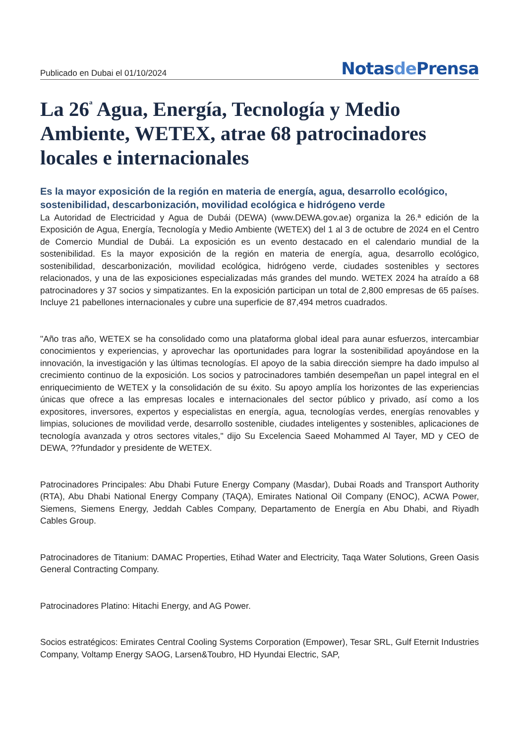Publicado en Dubai el 01/10/2024
Notasde Prensa
La 26<sup>ª</sup> Agua, Energía, Tecnología y Medio Ambiente, WETEX, atrae 68 patrocinadores locales e internacionales
Es la mayor exposición de la región en materia de energía, agua, desarrollo ecológico, sostenibilidad, descarbonización, movilidad ecológica e hidrógeno verde
La Autoridad de Electricidad y Agua de Dubái (DEWA) (www.DEWA.gov.ae) organiza la 26.ª edición de la Exposición de Agua, Energía, Tecnología y Medio Ambiente (WETEX) del 1 al 3 de octubre de 2024 en el Centro de Comercio Mundial de Dubái. La exposición es un evento destacado en el calendario mundial de la sostenibilidad. Es la mayor exposición de la región en materia de energía, agua, desarrollo ecológico, sostenibilidad, descarbonización, movilidad ecológica, hidrógeno verde, ciudades sostenibles y sectores relacionados, y una de las exposiciones especializadas más grandes del mundo. WETEX 2024 ha atraído a 68 patrocinadores y 37 socios y simpatizantes. En la exposición participan un total de 2,800 empresas de 65 países. Incluye 21 pabellones internacionales y cubre una superficie de 87,494 metros cuadrados.
"Año tras año, WETEX se ha consolidado como una plataforma global ideal para aunar esfuerzos, intercambiar conocimientos y experiencias, y aprovechar las oportunidades para lograr la sostenibilidad apoyándose en la innovación, la investigación y las últimas tecnologías. El apoyo de la sabia dirección siempre ha dado impulso al crecimiento continuo de la exposición. Los socios y patrocinadores también desempeñan un papel integral en el enriquecimiento de WETEX y la consolidación de su éxito. Su apoyo amplía los horizontes de las experiencias únicas que ofrece a las empresas locales e internacionales del sector público y privado, así como a los expositores, inversores, expertos y especialistas en energía, agua, tecnologías verdes, energías renovables y limpias, soluciones de movilidad verde, desarrollo sostenible, ciudades inteligentes y sostenibles, aplicaciones de tecnología avanzada y otros sectores vitales," dijo Su Excelencia Saeed Mohammed Al Tayer, MD y CEO de DEWA, ??fundador y presidente de WETEX.
Patrocinadores Principales: Abu Dhabi Future Energy Company (Masdar), Dubai Roads and Transport Authority (RTA), Abu Dhabi National Energy Company (TAQA), Emirates National Oil Company (ENOC), ACWA Power, Siemens, Siemens Energy, Jeddah Cables Company, Departamento de Energía en Abu Dhabi, and Riyadh Cables Group.
Patrocinadores de Titanium: DAMAC Properties, Etihad Water and Electricity, Taqa Water Solutions, Green Oasis General Contracting Company.
Patrocinadores Platino: Hitachi Energy, and AG Power.
Socios estratégicos: Emirates Central Cooling Systems Corporation (Empower), Tesar SRL, Gulf Eternit Industries Company, Voltamp Energy SAOG, Larsen&Toubro, HD Hyundai Electric, SAP,